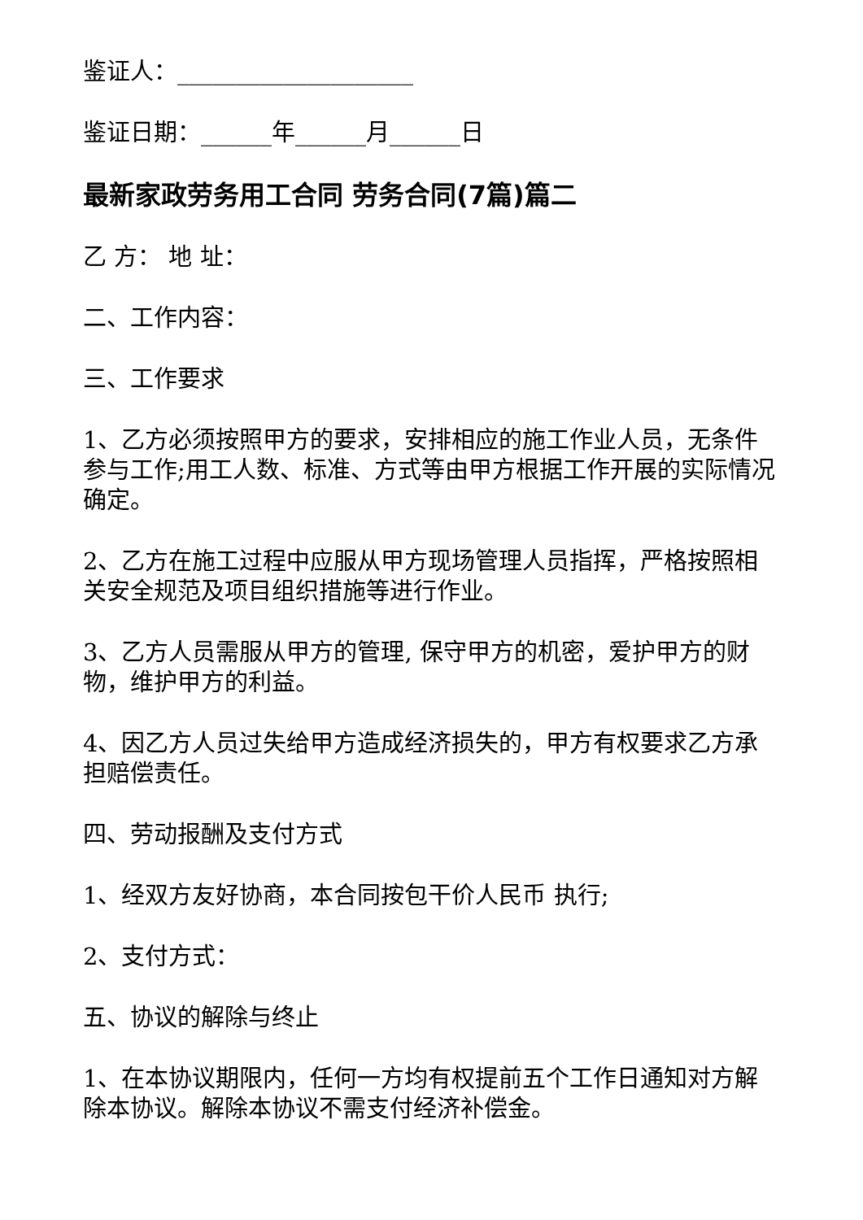鉴证人：____________________
鉴证日期：______年______月______日
最新家政劳务用工合同 劳务合同(7篇)篇二
乙 方： 地 址：
二、工作内容：
三、工作要求
1、乙方必须按照甲方的要求，安排相应的施工作业人员，无条件参与工作;用工人数、标准、方式等由甲方根据工作开展的实际情况确定。
2、乙方在施工过程中应服从甲方现场管理人员指挥，严格按照相关安全规范及项目组织措施等进行作业。
3、乙方人员需服从甲方的管理, 保守甲方的机密，爱护甲方的财物，维护甲方的利益。
4、因乙方人员过失给甲方造成经济损失的，甲方有权要求乙方承担赔偿责任。
四、劳动报酬及支付方式
1、经双方友好协商，本合同按包干价人民币 执行;
2、支付方式：
五、协议的解除与终止
1、在本协议期限内，任何一方均有权提前五个工作日通知对方解除本协议。解除本协议不需支付经济补偿金。